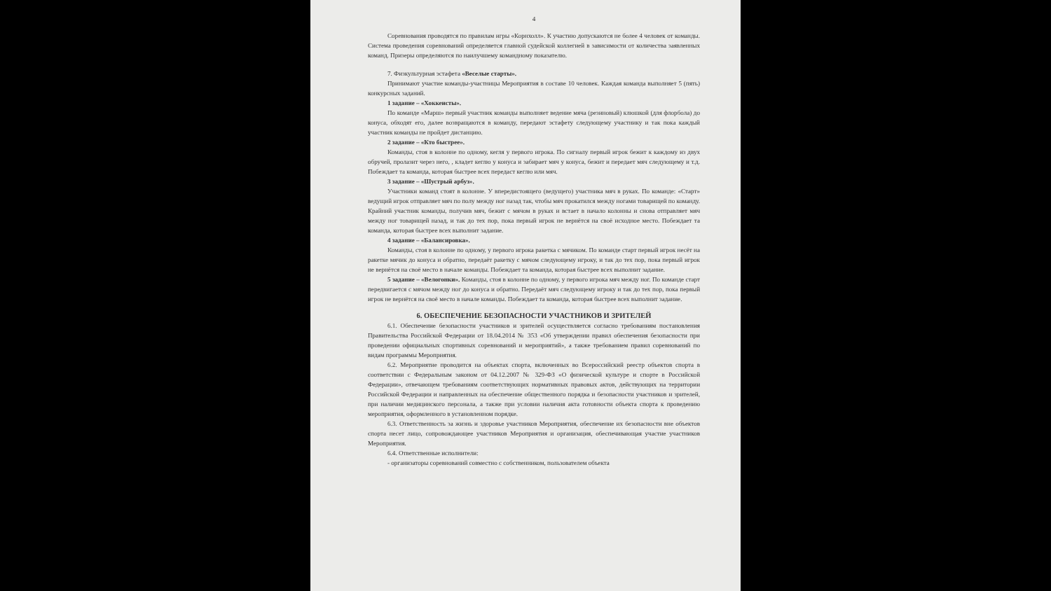4
Соревнования проводятся по правилам игры «Корнхолл». К участию допускаются не более 4 человек от команды. Система проведения соревнований определяется главной судейской коллегией в зависимости от количества заявленных команд. Призеры определяются по наилучшему командному показателю.
7. Физкультурная эстафета «Веселые старты».
Принимают участие команды-участницы Мероприятия в составе 10 человек. Каждая команда выполняет 5 (пять) конкурсных заданий.
1 задание – «Хоккеисты».
По команде «Марш» первый участник команды выполняет ведение мяча (резиновый) клюшкой (для флорбола) до конуса, обходят его, далее возвращаются в команду, передают эстафету следующему участнику и так пока каждый участник команды не пройдет дистанцию.
2 задание – «Кто быстрее».
Команды, стоя в колонне по одному, кегля у первого игрока. По сигналу первый игрок бежит к каждому из двух обручей, пролазит через него, , кладет кеглю у конуса и забирает мяч у конуса, бежит и передает мяч следующему и т.д. Побеждает та команда, которая быстрее всех передаст кеглю или мяч.
3 задание – «Шустрый арбуз».
Участники команд стоят в колонне. У впередистоящего (ведущего) участника мяч в руках. По команде: «Старт» ведущий игрок отправляет мяч по полу между ног назад так, чтобы мяч прокатился между ногами товарищей по команду. Крайний участник команды, получив мяч, бежит с мячом в руках и встает в начало колонны и снова отправляет мяч между ног товарищей назад, и так до тех пор, пока первый игрок не вернётся на своё исходное место. Побеждает та команда, которая быстрее всех выполнит задание.
4 задание – «Балансировка».
Команды, стоя в колонне по одному, у первого игрока ракетка с мячиком. По команде старт первый игрок несёт на ракетке мячик до конуса и обратно, передаёт ракетку с мячом следующему игроку, и так до тех пор, пока первый игрок не вернётся на своё место в начале команды. Побеждает та команда, которая быстрее всех выполнит задание.
5 задание – «Велогонки». Команды, стоя в колонне по одному, у первого игрока мяч между ног. По команде старт передвигается с мячом между ног до конуса и обратно. Передаёт мяч следующему игроку и так до тех пор, пока первый игрок не вернётся на своё место в начале команды. Побеждает та команда, которая быстрее всех выполнит задание.
6. ОБЕСПЕЧЕНИЕ БЕЗОПАСНОСТИ УЧАСТНИКОВ И ЗРИТЕЛЕЙ
6.1. Обеспечение безопасности участников и зрителей осуществляется согласно требованиям постановления Правительства Российской Федерации от 18.04.2014 № 353 «Об утверждении правил обеспечения безопасности при проведении официальных спортивных соревнований и мероприятий», а также требованием правил соревнований по видам программы Мероприятия.
6.2. Мероприятие проводится на объектах спорта, включенных во Всероссийский реестр объектов спорта в соответствии с Федеральным законом от 04.12.2007 № 329-ФЗ «О физической культуре и спорте в Российской Федерации», отвечающем требованиям соответствующих нормативных правовых актов, действующих на территории Российской Федерации и направленных на обеспечение общественного порядка и безопасности участников и зрителей, при наличии медицинского персонала, а также при условии наличия акта готовности объекта спорта к проведению мероприятия, оформленного в установленном порядке.
6.3. Ответственность за жизнь и здоровье участников Мероприятия, обеспечение их безопасности вне объектов спорта несет лицо, сопровождающее участников Мероприятия и организация, обеспечивающая участие участников Мероприятия.
6.4. Ответственные исполнители:
- организаторы соревнований совместно с собственником, пользователем объекта